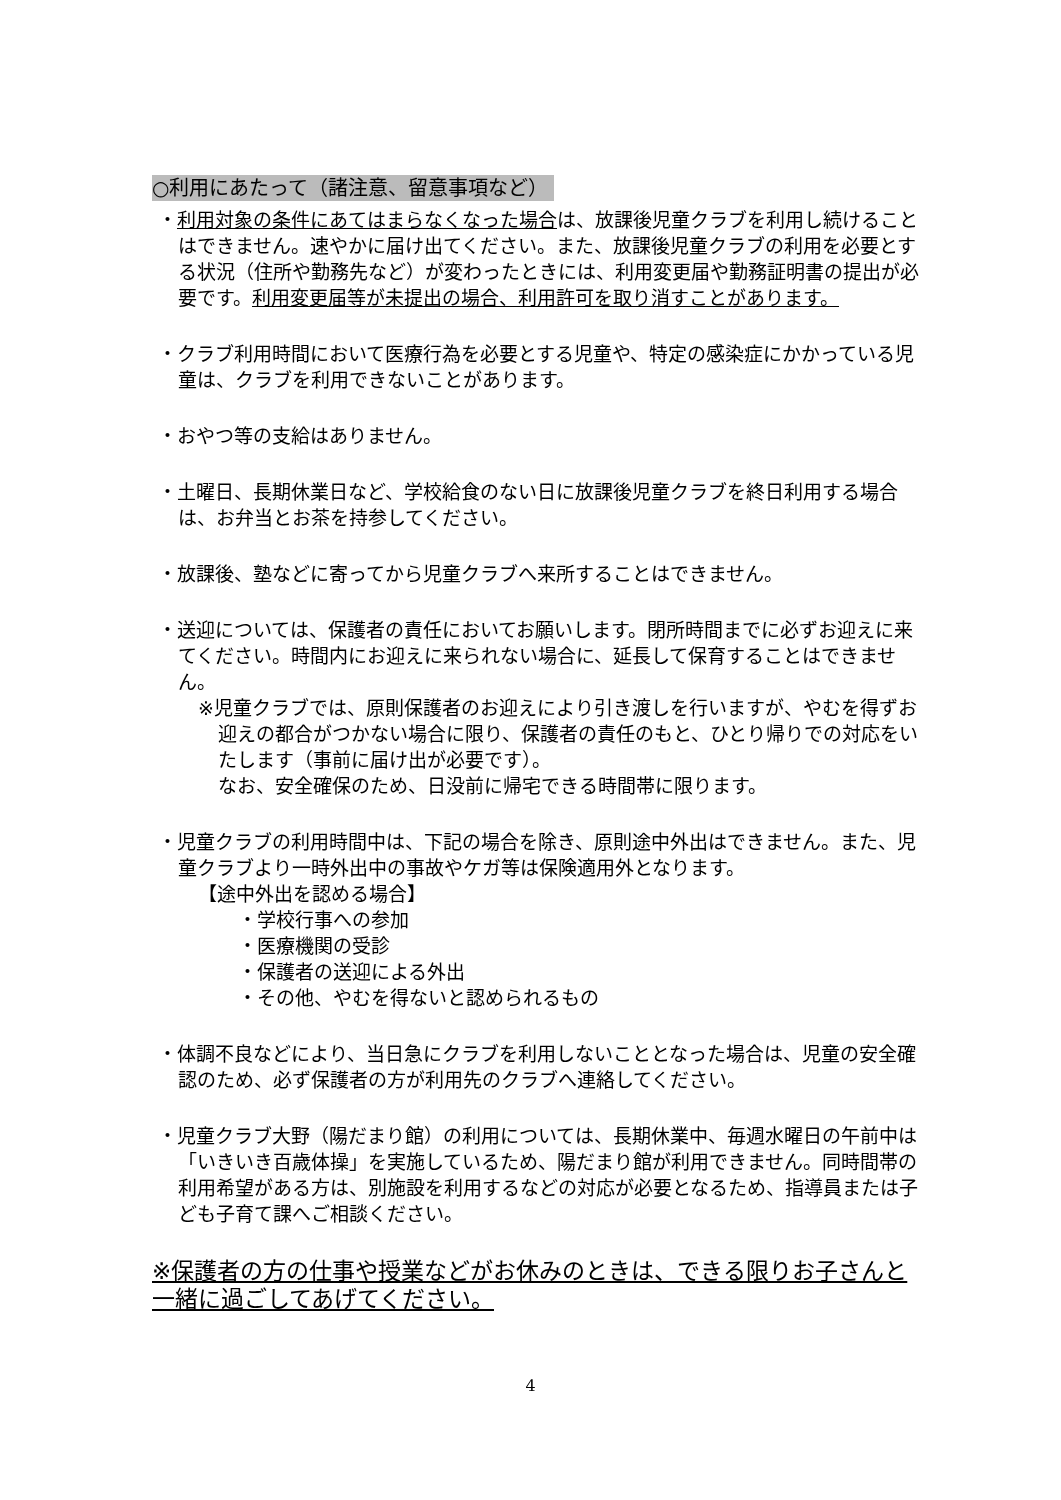○利用にあたって（諸注意、留意事項など）
・利用対象の条件にあてはまらなくなった場合は、放課後児童クラブを利用し続けることはできません。速やかに届け出てください。また、放課後児童クラブの利用を必要とする状況（住所や勤務先など）が変わったときには、利用変更届や勤務証明書の提出が必要です。利用変更届等が未提出の場合、利用許可を取り消すことがあります。
・クラブ利用時間において医療行為を必要とする児童や、特定の感染症にかかっている児童は、クラブを利用できないことがあります。
・おやつ等の支給はありません。
・土曜日、長期休業日など、学校給食のない日に放課後児童クラブを終日利用する場合は、お弁当とお茶を持参してください。
・放課後、塾などに寄ってから児童クラブへ来所することはできません。
・送迎については、保護者の責任においてお願いします。閉所時間までに必ずお迎えに来てください。時間内にお迎えに来られない場合に、延長して保育することはできません。
※児童クラブでは、原則保護者のお迎えにより引き渡しを行いますが、やむを得ずお迎えの都合がつかない場合に限り、保護者の責任のもと、ひとり帰りでの対応をいたします（事前に届け出が必要です）。
なお、安全確保のため、日没前に帰宅できる時間帯に限ります。
・児童クラブの利用時間中は、下記の場合を除き、原則途中外出はできません。また、児童クラブより一時外出中の事故やケガ等は保険適用外となります。
【途中外出を認める場合】
・学校行事への参加
・医療機関の受診
・保護者の送迎による外出
・その他、やむを得ないと認められるもの
・体調不良などにより、当日急にクラブを利用しないこととなった場合は、児童の安全確認のため、必ず保護者の方が利用先のクラブへ連絡してください。
・児童クラブ大野（陽だまり館）の利用については、長期休業中、毎週水曜日の午前中は「いきいき百歳体操」を実施しているため、陽だまり館が利用できません。同時間帯の利用希望がある方は、別施設を利用するなどの対応が必要となるため、指導員または子ども子育て課へご相談ください。
※保護者の方の仕事や授業などがお休みのときは、できる限りお子さんと一緒に過ごしてあげてください。
4